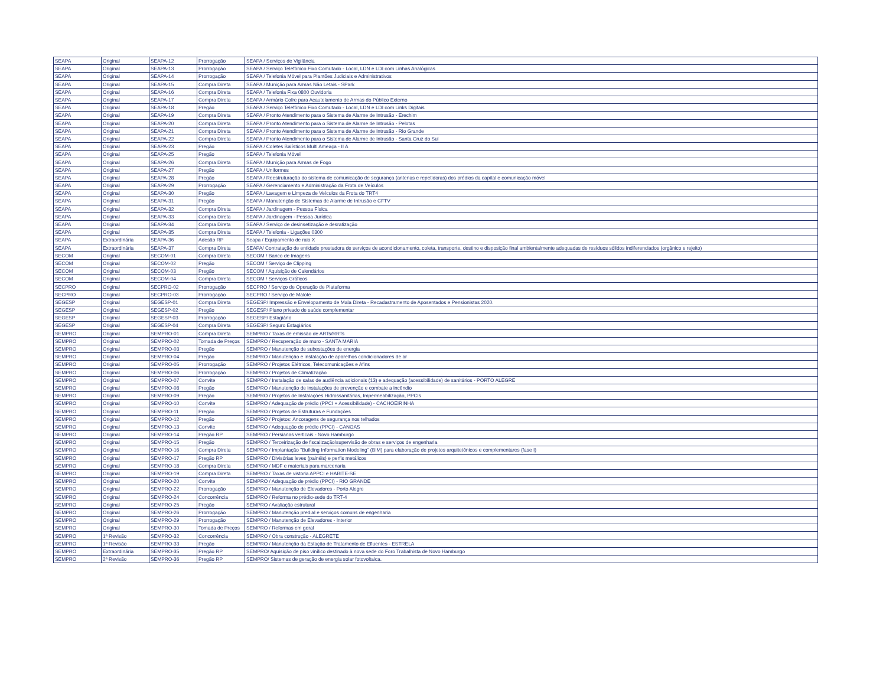| SEAPA | Original | SEAPA-12 | Prorrogação | SEAPA / Serviços de Vigilância |
| SEAPA | Original | SEAPA-13 | Prorrogação | SEAPA / Serviço Telefônico Fixo Comutado - Local, LDN e LDI com Linhas Analógicas |
| SEAPA | Original | SEAPA-14 | Prorrogação | SEAPA / Telefonia Móvel para Plantões Judiciais e Administrativos |
| SEAPA | Original | SEAPA-15 | Compra Direta | SEAPA / Munição para Armas Não Letais - SPark |
| SEAPA | Original | SEAPA-16 | Compra Direta | SEAPA / Telefonia Fixa 0800 Ouvidoria |
| SEAPA | Original | SEAPA-17 | Compra Direta | SEAPA / Armário Cofre para Acautelamento de Armas do Público Externo |
| SEAPA | Original | SEAPA-18 | Pregão | SEAPA / Serviço Telefônico Fixo Comutado - Local, LDN e LDI com Links Digitais |
| SEAPA | Original | SEAPA-19 | Compra Direta | SEAPA / Pronto Atendimento para o Sistema de Alarme de Intrusão - Erechim |
| SEAPA | Original | SEAPA-20 | Compra Direta | SEAPA / Pronto Atendimento para o Sistema de Alarme de Intrusão - Pelotas |
| SEAPA | Original | SEAPA-21 | Compra Direta | SEAPA / Pronto Atendimento para o Sistema de Alarme de Intrusão - Rio Grande |
| SEAPA | Original | SEAPA-22 | Compra Direta | SEAPA / Pronto Atendimento para o Sistema de Alarme de Intrusão - Santa Cruz do Sul |
| SEAPA | Original | SEAPA-23 | Pregão | SEAPA / Coletes Balísticos Multi Ameaça - II A |
| SEAPA | Original | SEAPA-25 | Pregão | SEAPA / Telefonia Móvel |
| SEAPA | Original | SEAPA-26 | Compra Direta | SEAPA / Munição para Armas de Fogo |
| SEAPA | Original | SEAPA-27 | Pregão | SEAPA / Uniformes |
| SEAPA | Original | SEAPA-28 | Pregão | SEAPA / Reestruturação do sistema de comunicação de segurança (antenas e repetidoras) dos prédios da capital e comunicação móvel |
| SEAPA | Original | SEAPA-29 | Prorrogação | SEAPA / Gerenciamento e Administração da Frota de Veículos |
| SEAPA | Original | SEAPA-30 | Pregão | SEAPA / Lavagem e Limpeza de Veículos da Frota do TRT4 |
| SEAPA | Original | SEAPA-31 | Pregão | SEAPA / Manutenção de Sistemas de Alarme de Intrusão e CFTV |
| SEAPA | Original | SEAPA-32 | Compra Direta | SEAPA / Jardinagem - Pessoa Física |
| SEAPA | Original | SEAPA-33 | Compra Direta | SEAPA / Jardinagem - Pessoa Jurídica |
| SEAPA | Original | SEAPA-34 | Compra Direta | SEAPA / Serviço de desinsetização e desratização |
| SEAPA | Original | SEAPA-35 | Compra Direta | SEAPA / Telefonia - Ligações 0300 |
| SEAPA | Extraordinária | SEAPA-36 | Adesão RP | Seapa / Equipamento de raio X |
| SEAPA | Extraordinária | SEAPA-37 | Compra Direta | SEAPA/ Contratação de entidade prestadora de serviços de acondicionamento, coleta, transporte, destino e disposição final ambientalmente adequadas de resíduos sólidos indiferenciados (orgânico e rejeito) |
| SECOM | Original | SECOM-01 | Compra Direta | SECOM / Banco de Imagens |
| SECOM | Original | SECOM-02 | Pregão | SECOM / Serviço de Clipping |
| SECOM | Original | SECOM-03 | Pregão | SECOM / Aquisição de Calendários |
| SECOM | Original | SECOM-04 | Compra Direta | SECOM / Serviços Gráficos |
| SECPRO | Original | SECPRO-02 | Prorrogação | SECPRO / Serviço de Operação de Plataforma |
| SECPRO | Original | SECPRO-03 | Prorrogação | SECPRO / Serviço de Malote |
| SEGESP | Original | SEGESP-01 | Compra Direta | SEGESP/ Impressão e Envelopamento de Mala Direta - Recadastramento de Aposentados e Pensionistas 2020. |
| SEGESP | Original | SEGESP-02 | Pregão | SEGESP/ Plano privado de saúde complementar |
| SEGESP | Original | SEGESP-03 | Prorrogação | SEGESP/ Estagiário |
| SEGESP | Original | SEGESP-04 | Compra Direta | SEGESP/ Seguro Estagiários |
| SEMPRO | Original | SEMPRO-01 | Compra Direta | SEMPRO / Taxas de emissão de ARTs/RRTs |
| SEMPRO | Original | SEMPRO-02 | Tomada de Preços | SEMPRO / Recuperação de muro - SANTA MARIA |
| SEMPRO | Original | SEMPRO-03 | Pregão | SEMPRO / Manutenção de subestações de energia |
| SEMPRO | Original | SEMPRO-04 | Pregão | SEMPRO / Manutenção e instalação de aparelhos condicionadores de ar |
| SEMPRO | Original | SEMPRO-05 | Prorrogação | SEMPRO / Projetos Elétricos, Telecomunicações e Afins |
| SEMPRO | Original | SEMPRO-06 | Prorrogação | SEMPRO / Projetos de Climatização |
| SEMPRO | Original | SEMPRO-07 | Convite | SEMPRO / Instalação de salas de audiência adicionais (13) e adequação (acessibilidade) de sanitários - PORTO ALEGRE |
| SEMPRO | Original | SEMPRO-08 | Pregão | SEMPRO / Manutenção de instalações de prevenção e combate a incêndio |
| SEMPRO | Original | SEMPRO-09 | Pregão | SEMPRO / Projetos de Instalações Hidrossanitárias, Impermeabilização, PPCIs |
| SEMPRO | Original | SEMPRO-10 | Convite | SEMPRO / Adequação de prédio (PPCI + Acessibilidade) - CACHOEIRINHA |
| SEMPRO | Original | SEMPRO-11 | Pregão | SEMPRO / Projetos de Estruturas e Fundações |
| SEMPRO | Original | SEMPRO-12 | Pregão | SEMPRO / Projetos: Ancoragens de segurança nos telhados |
| SEMPRO | Original | SEMPRO-13 | Convite | SEMPRO / Adequação de prédio (PPCI) - CANOAS |
| SEMPRO | Original | SEMPRO-14 | Pregão RP | SEMPRO / Persianas verticais - Novo Hamburgo |
| SEMPRO | Original | SEMPRO-15 | Pregão | SEMPRO / Terceirização de fiscalização/supervisão de obras e serviços de engenharia |
| SEMPRO | Original | SEMPRO-16 | Compra Direta | SEMPRO / Implantação "Building Information Modeling" (BIM) para elaboração de projetos arquitetônicos e complementares (fase I) |
| SEMPRO | Original | SEMPRO-17 | Pregão RP | SEMPRO / Divisórias leves (painéis) e perfis metálicos |
| SEMPRO | Original | SEMPRO-18 | Compra Direta | SEMPRO / MDF e materiais para marcenaria |
| SEMPRO | Original | SEMPRO-19 | Compra Direta | SEMPRO / Taxas de vistoria APPCI e HABITE-SE |
| SEMPRO | Original | SEMPRO-20 | Convite | SEMPRO / Adequação de prédio (PPCI) - RIO GRANDE |
| SEMPRO | Original | SEMPRO-22 | Prorrogação | SEMPRO / Manutenção de Elevadores - Porto Alegre |
| SEMPRO | Original | SEMPRO-24 | Concorrência | SEMPRO / Reforma no prédio-sede do TRT-4 |
| SEMPRO | Original | SEMPRO-25 | Pregão | SEMPRO / Avaliação estrutural |
| SEMPRO | Original | SEMPRO-26 | Prorrogação | SEMPRO / Manutenção predial e serviços comuns de engenharia |
| SEMPRO | Original | SEMPRO-29 | Prorrogação | SEMPRO / Manutenção de Elevadores - Interior |
| SEMPRO | Original | SEMPRO-30 | Tomada de Preços | SEMPRO / Reformas em geral |
| SEMPRO | 1ª Revisão | SEMPRO-32 | Concorrência | SEMPRO / Obra construção - ALEGRETE |
| SEMPRO | 1ª Revisão | SEMPRO-33 | Pregão | SEMPRO / Manutenção da Estação de Tratamento de Efluentes - ESTRELA |
| SEMPRO | Extraordinária | SEMPRO-35 | Pregão RP | SEMPRO/ Aquisição de piso vinílico destinado à nova sede do Foro Trabalhista de Novo Hamburgo |
| SEMPRO | 2ª Revisão | SEMPRO-36 | Pregão RP | SEMPRO/ Sistemas de geração de energia solar fotovoltaica. |